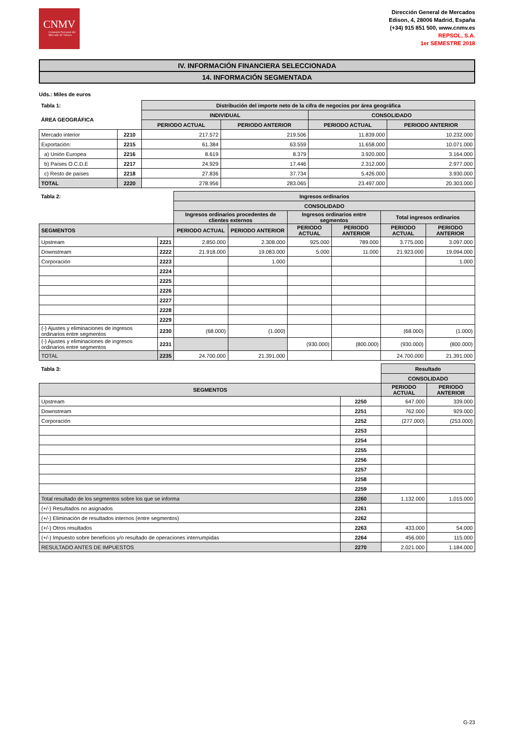CNMV
Comisión Nacional del Mercado de Valores
Dirección General de Mercados
Edison, 4, 28006 Madrid, España
(+34) 915 851 500, www.cnmv.es
REPSOL, S.A.
1er SEMESTRE 2018
IV. INFORMACIÓN FINANCIERA SELECCIONADA
14. INFORMACIÓN SEGMENTADA
Uds.: Miles de euros
| Tabla 1: | | Distribución del importe neto de la cifra de negocios por área geográfica | | | |
| --- | --- | --- | --- | --- | --- |
| ÁREA GEOGRÁFICA | | INDIVIDUAL | | CONSOLIDADO | |
| | | PERIODO ACTUAL | PERIODO ANTERIOR | PERIODO ACTUAL | PERIODO ANTERIOR |
| Mercado interior | 2210 | 217.572 | 219.506 | 11.839.000 | 10.232.000 |
| Exportación: | 2215 | 61.384 | 63.559 | 11.658.000 | 10.071.000 |
| a) Unión Europea | 2216 | 8.619 | 8.379 | 3.920.000 | 3.164.000 |
| b) Países O.C.D.E | 2217 | 24.929 | 17.446 | 2.312.000 | 2.977.000 |
| c) Resto de países | 2218 | 27.836 | 37.734 | 5.426.000 | 3.930.000 |
| TOTAL | 2220 | 278.956 | 283.065 | 23.497.000 | 20.303.000 |
| Tabla 2: | | Ingresos ordinarios | | | | | |
| --- | --- | --- | --- | --- | --- | --- | --- |
| | | CONSOLIDADO | | | | | |
| | | Ingresos ordinarios procedentes de clientes externos | | Ingresos ordinarios entre segmentos | | Total ingresos ordinarios | |
| SEGMENTOS | | PERIODO ACTUAL | PERIODO ANTERIOR | PERIODO ACTUAL | PERIODO ANTERIOR | PERIODO ACTUAL | PERIODO ANTERIOR |
| Upstream | 2221 | 2.850.000 | 2.308.000 | 925.000 | 789.000 | 3.775.000 | 3.097.000 |
| Downstream | 2222 | 21.918.000 | 19.083.000 | 5.000 | 11.000 | 21.923.000 | 19.094.000 |
| Corporación | 2223 | | 1.000 | | | | 1.000 |
| | 2224 | | | | | | |
| | 2225 | | | | | | |
| | 2226 | | | | | | |
| | 2227 | | | | | | |
| | 2228 | | | | | | |
| | 2229 | | | | | | |
| (-) Ajustes y eliminaciones de ingresos ordinarios entre segmentos | 2230 | (68.000) | (1.000) | | | (68.000) | (1.000) |
| (-) Ajustes y eliminaciones de ingresos ordinarios entre segmentos | 2231 | | | (930.000) | (800.000) | (930.000) | (800.000) |
| TOTAL | 2235 | 24.700.000 | 21.391.000 | | | 24.700.000 | 21.391.000 |
| Tabla 3: | | Resultado | |
| --- | --- | --- | --- |
| | | CONSOLIDADO | |
| SEGMENTOS | | PERIODO ACTUAL | PERIODO ANTERIOR |
| Upstream | 2250 | 647.000 | 339.000 |
| Downstream | 2251 | 762.000 | 929.000 |
| Corporación | 2252 | (277.000) | (253.000) |
| | 2253 | | |
| | 2254 | | |
| | 2255 | | |
| | 2256 | | |
| | 2257 | | |
| | 2258 | | |
| | 2259 | | |
| Total resultado de los segmentos sobre los que se informa | 2260 | 1.132.000 | 1.015.000 |
| (+/-) Resultados no asignados | 2261 | | |
| (+/-) Eliminación de resultados internos (entre segmentos) | 2262 | | |
| (+/-) Otros resultados | 2263 | 433.000 | 54.000 |
| (+/-) Impuesto sobre beneficios y/o resultado de operaciones interrumpidas | 2264 | 456.000 | 115.000 |
| RESULTADO ANTES DE IMPUESTOS | 2270 | 2.021.000 | 1.184.000 |
G-23